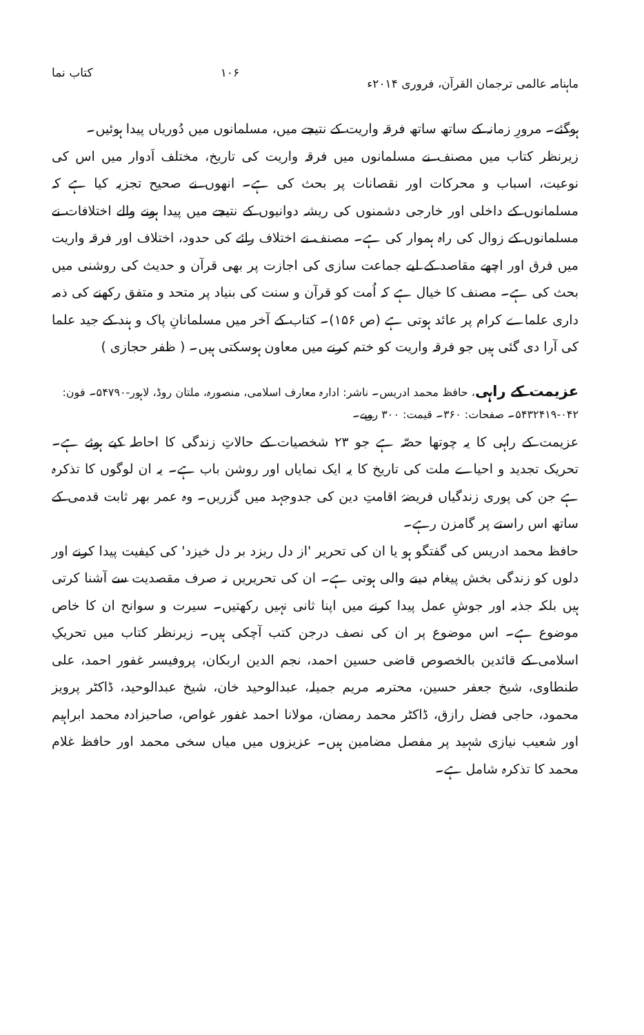ماہنامہ عالمی ترجمان القرآن، فروری ۲۰۱۴ء ۱۰۶ کتاب نما
ہوگئے۔ مرورِ زمانہ کے ساتھ ساتھ فرقہ واریت کے نتیجے میں، مسلمانوں میں دُوریاں پیدا ہوئیں۔
زیرنظر کتاب میں مصنف نے مسلمانوں میں فرقہ واریت کی تاریخ، مختلف اَدوار میں اس کی نوعیت، اسباب و محرکات اور نقصانات پر بحث کی ہے۔ انھوں نے صحیح تجزیہ کیا ہے کہ مسلمانوں کے داخلی اور خارجی دشمنوں کی ریشہ دوانیوں کے نتیجے میں پیدا ہونے والے اختلافات نے مسلمانوں کے زوال کی راہ ہموار کی ہے۔ مصنف نے اختلاف رائے کی حدود، اختلاف اور فرقہ واریت میں فرق اور اچھے مقاصد کے لیے جماعت سازی کی اجازت پر بھی قرآن و حدیث کی روشنی میں بحث کی ہے۔ مصنف کا خیال ہے کہ اُمت کو قرآن و سنت کی بنیاد پر متحد و متفق رکھنے کی ذمہ داری علماے کرام پر عائد ہوتی ہے (ص ۱۵۶)۔ کتاب کے آخر میں مسلمانانِ پاک و ہند کے جید علما کی آرا دی گئی ہیں جو فرقہ واریت کو ختم کرنے میں معاون ہوسکتی ہیں۔ ( ظفر حجازی )
عزیمت کے راہی، حافظ محمد ادریس۔ ناشر: ادارہ معارف اسلامی، منصورہ، ملتان روڈ، لاہور-۵۴۷۹۰۔ فون: ۰۴۲-۵۴۳۲۴۱۹۔ صفحات: ۳۶۰۔ قیمت: ۳۰۰ روپے۔
عزیمت کے راہی کا یہ چوتھا حصّہ ہے جو ۲۳ شخصیات کے حالاتِ زندگی کا احاطہ کیے ہوئے ہے۔ تحریک تجدید و احیاے ملت کی تاریخ کا یہ ایک نمایاں اور روشن باب ہے۔ یہ ان لوگوں کا تذکرہ ہے جن کی پوری زندگیاں فریضۂ اقامتِ دین کی جدوجہد میں گزریں۔ وہ عمر بھر ثابت قدمی کے ساتھ اس راستے پر گامزن رہے۔
حافظ محمد ادریس کی گفتگو ہو یا ان کی تحریر 'از دل ریزد بر دل خیزد' کی کیفیت پیدا کرنے اور دلوں کو زندگی بخش پیغام دینے والی ہوتی ہے۔ ان کی تحریریں نہ صرف مقصدیت سے آشنا کرتی ہیں بلکہ جذبہ اور جوشِ عمل پیدا کرنے میں اپنا ثانی نہیں رکھتیں۔ سیرت و سوانح ان کا خاص موضوع ہے۔ اس موضوع پر ان کی نصف درجن کتب آچکی ہیں۔ زیرنظر کتاب میں تحریکِ اسلامی کے قائدین بالخصوص قاضی حسین احمد، نجم الدین اربکان، پروفیسر غفور احمد، علی طنطاوی، شیخ جعفر حسین، محترمہ مریم جمیلہ، عبدالوحید خان، شیخ عبدالوحید، ڈاکٹر پرویز محمود، حاجی فضل رازق، ڈاکٹر محمد رمضان، مولانا احمد غفور غواص، صاحبزادہ محمد ابراہیم اور شعیب نیازی شہید پر مفصل مضامین ہیں۔ عزیزوں میں میاں سخی محمد اور حافظ غلام محمد کا تذکرہ شامل ہے۔